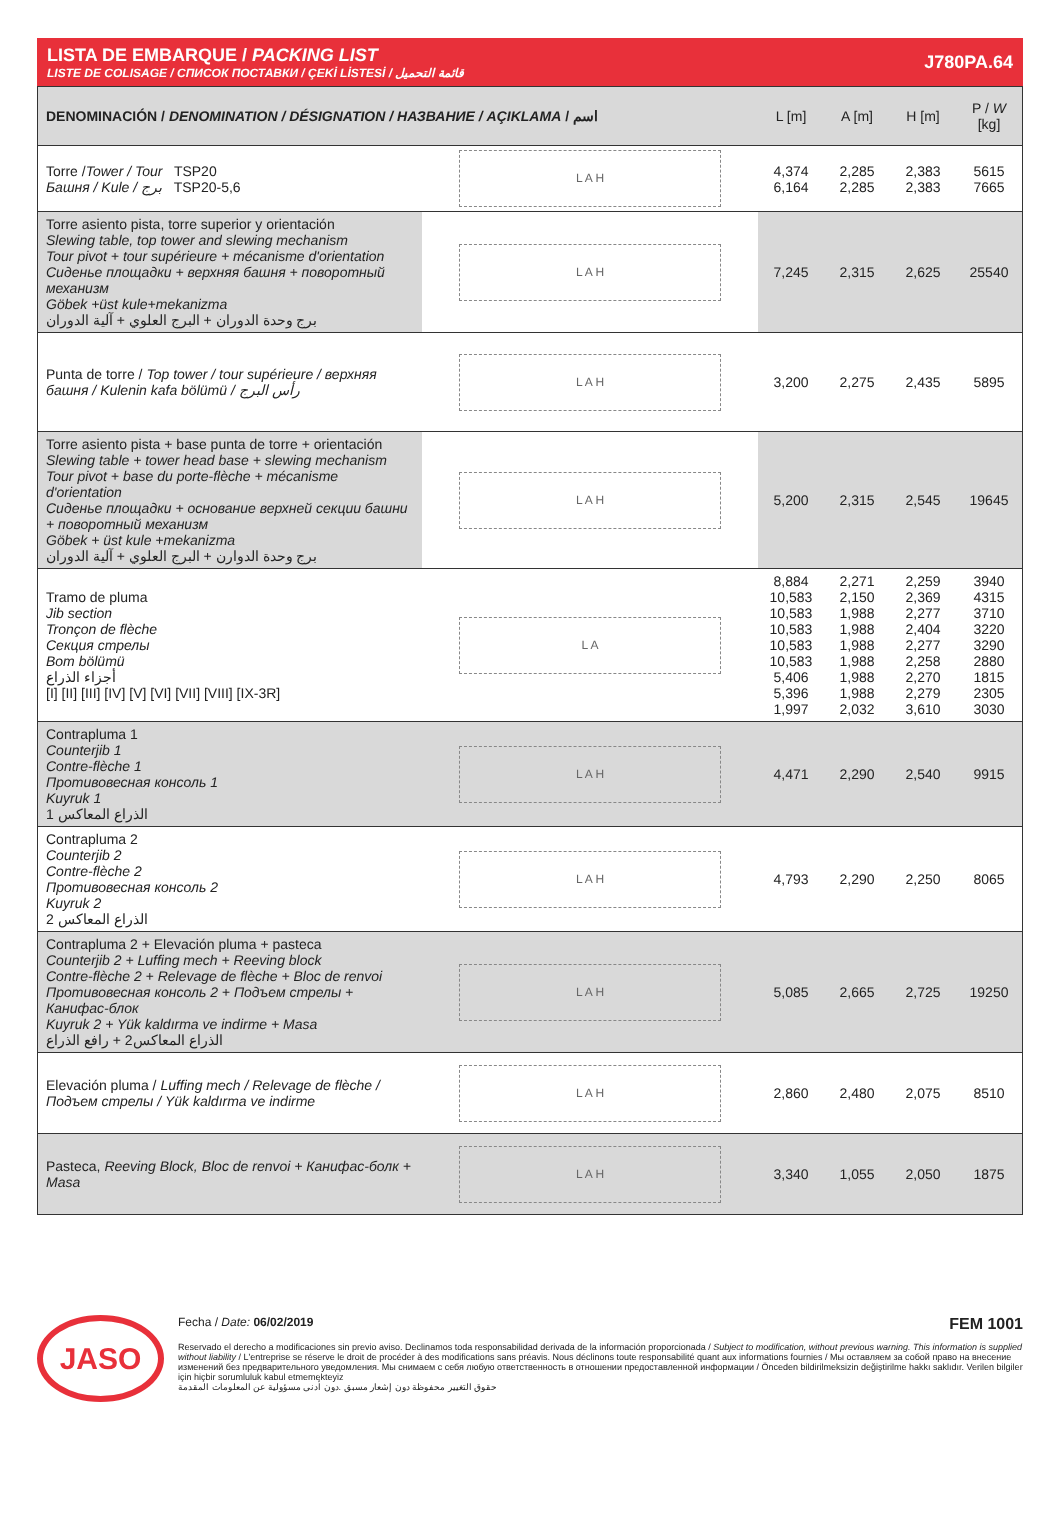LISTA DE EMBARQUE / PACKING LIST
LISTE DE COLISAGE / СПИСОК ПОСТАВКИ / ÇEKİ LİSTESİ / قائمة التحميل
J780PA.64
| DENOMINACIÓN / DENOMINATION / DÉSIGNATION / НАЗВАНИЕ / AÇIKLAMA / اسم | | L [m] | A [m] | H [m] | P / W [kg] |
| --- | --- | --- | --- | --- | --- |
| Torre / Tower / Tour TSP20 Башня / Kule / برج TSP20-5,6 | L A H | 4,374 6,164 | 2,285 2,285 | 2,383 2,383 | 5615 7665 |
| Torre asiento pista, torre superior y orientación Slewing table, top tower and slewing mechanism Tour pivot + tour supérieure + mécanisme d'orientation Сиденье площадки + верхняя башня + поворотный механизм Göbek +üst kule+mekanizma برج وحدة الدوران + البرج العلوي + آلية الدوران | L A H | 7,245 | 2,315 | 2,625 | 25540 |
| Punta de torre / Top tower / tour supérieure / верхняя башня / Kulenin kafa bölümü / رأس البرج | L A H | 3,200 | 2,275 | 2,435 | 5895 |
| Torre asiento pista + base punta de torre + orientación Slewing table + tower head base + slewing mechanism Tour pivot + base du porte-flèche + mécanisme d'orientation Сиденье площадки + основание верхней секции башни + поворотный механизм Göbek + üst kule +mekanizma برج وحدة الدوارن + البرج العلوي + آلية الدوران | L A H | 5,200 | 2,315 | 2,545 | 19645 |
| Tramo de pluma Jib section Tronçon de flèche Секция стрелы Bom bölümü أجزاء الذراع [I] [II] [III] [IV] [V] [VI] [VII] [VIII] [IX-3R] | L A | 8,884 10,583 10,583 10,583 10,583 10,583 5,406 5,396 1,997 | 2,271 2,150 1,988 1,988 1,988 1,988 1,988 1,988 2,032 | 2,259 2,369 2,277 2,404 2,277 2,258 2,270 2,279 3,610 | 3940 4315 3710 3220 3290 2880 1815 2305 3030 |
| Contrapluma 1 Counterjib 1 Contre-flèche 1 Противовесная консоль 1 Kuyruk 1 الذراع المعاكس 1 | L A H | 4,471 | 2,290 | 2,540 | 9915 |
| Contrapluma 2 Counterjib 2 Contre-flèche 2 Противовесная консоль 2 Kuyruk 2 الذراع المعاكس 2 | L A H | 4,793 | 2,290 | 2,250 | 8065 |
| Contrapluma 2 + Elevación pluma + pasteca Counterjib 2 + Luffing mech + Reeving block Contre-flèche 2 + Relevage de flèche + Bloc de renvoi Противовесная консоль 2 + Подъем стрелы + Канифас-блок Kuyruk 2 + Yük kaldırma ve indirme + Masa الذراع المعاكس2 + رافع الذراع | L A H | 5,085 | 2,665 | 2,725 | 19250 |
| Elevación pluma / Luffing mech / Relevage de flèche / Подъем стрелы / Yük kaldırma ve indirme | L A H | 2,860 | 2,480 | 2,075 | 8510 |
| Pasteca, Reeving Block, Bloc de renvoi + Канифас-болк + Masa | L A H | 3,340 | 1,055 | 2,050 | 1875 |
JASO
Fecha / Date: 06/02/2019 FEM 1001
Reservado el derecho a modificaciones sin previo aviso. Declinamos toda responsabilidad derivada de la información proporcionada / Subject to modification, without previous warning. This information is supplied without liability / L'entreprise se réserve le droit de procéder à des modifications sans préavis. Nous déclinons toute responsabilité quant aux informations fournies / Мы оставляем за собой право на внесение изменений без предварительного уведомления. Мы снимаем с себя любую ответственность в отношении предоставленной информации / Önceden bildirilmeksizin değiştirilme hakkı saklıdır. Verilen bilgiler için hiçbir sorumluluk kabul etmemekteyiz
حقوق التغيير محفوظة دون إشعار مسبق .دون أدنى مسؤولية عن المعلومات المقدمة